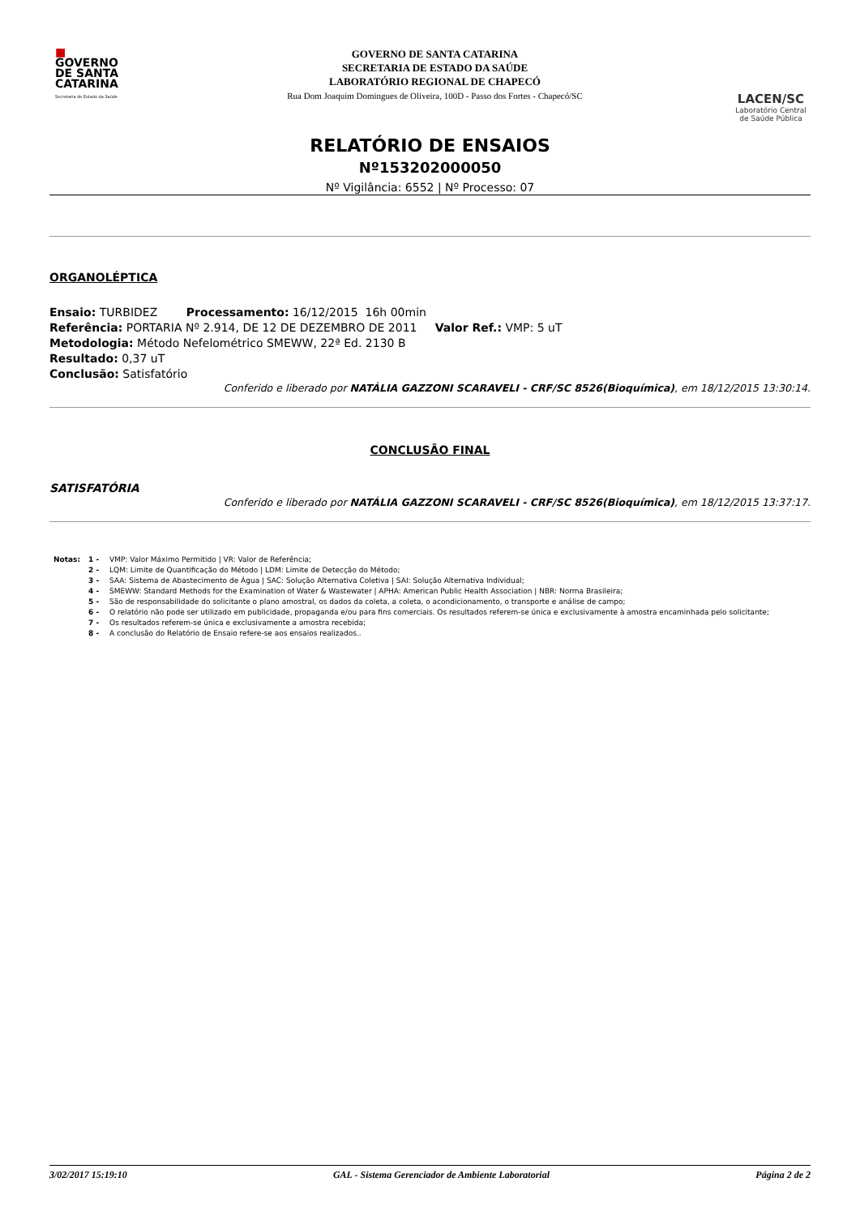■
GOVERNO
DE SANTA
CATARINA
Secretaria de Estado da Saúde
GOVERNO DE SANTA CATARINA
SECRETARIA DE ESTADO DA SAÚDE
LABORATÓRIO REGIONAL DE CHAPECÓ
Rua Dom Joaquim Domingues de Oliveira, 100D - Passo dos Fortes - Chapecó/SC
LACEN/SC
Laboratório Central de Saúde Pública
RELATÓRIO DE ENSAIOS
Nº153202000050
Nº Vigilância: 6552 | Nº Processo: 07
ORGANOLÉPTICA
Ensaio: TURBIDEZ Processamento: 16/12/2015 16h 00min
Referência: PORTARIA Nº 2.914, DE 12 DE DEZEMBRO DE 2011 Valor Ref.: VMP: 5 uT
Metodologia: Método Nefelométrico SMEWW, 22ª Ed. 2130 B
Resultado: 0,37 uT
Conclusão: Satisfatório
Conferido e liberado por NATÁLIA GAZZONI SCARAVELI - CRF/SC 8526(Bioquímica), em 18/12/2015 13:30:14.
CONCLUSÃO FINAL
SATISFATÓRIA
Conferido e liberado por NATÁLIA GAZZONI SCARAVELI - CRF/SC 8526(Bioquímica), em 18/12/2015 13:37:17.
Notas: 1 - VMP: Valor Máximo Permitido | VR: Valor de Referência;
2 - LQM: Limite de Quantificação do Método | LDM: Limite de Detecção do Método;
3 - SAA: Sistema de Abastecimento de Água | SAC: Solução Alternativa Coletiva | SAI: Solução Alternativa Individual;
4 - SMEWW: Standard Methods for the Examination of Water & Wastewater | APHA: American Public Health Association | NBR: Norma Brasileira;
5 - São de responsabilidade do solicitante o plano amostral, os dados da coleta, a coleta, o acondicionamento, o transporte e análise de campo;
6 - O relatório não pode ser utilizado em publicidade, propaganda e/ou para fins comerciais. Os resultados referem-se única e exclusivamente à amostra encaminhada pelo solicitante;
7 - Os resultados referem-se única e exclusivamente a amostra recebida;
8 - A conclusão do Relatório de Ensaio refere-se aos ensaios realizados..
3/02/2017 15:19:10 GAL - Sistema Gerenciador de Ambiente Laboratorial Página 2 de 2